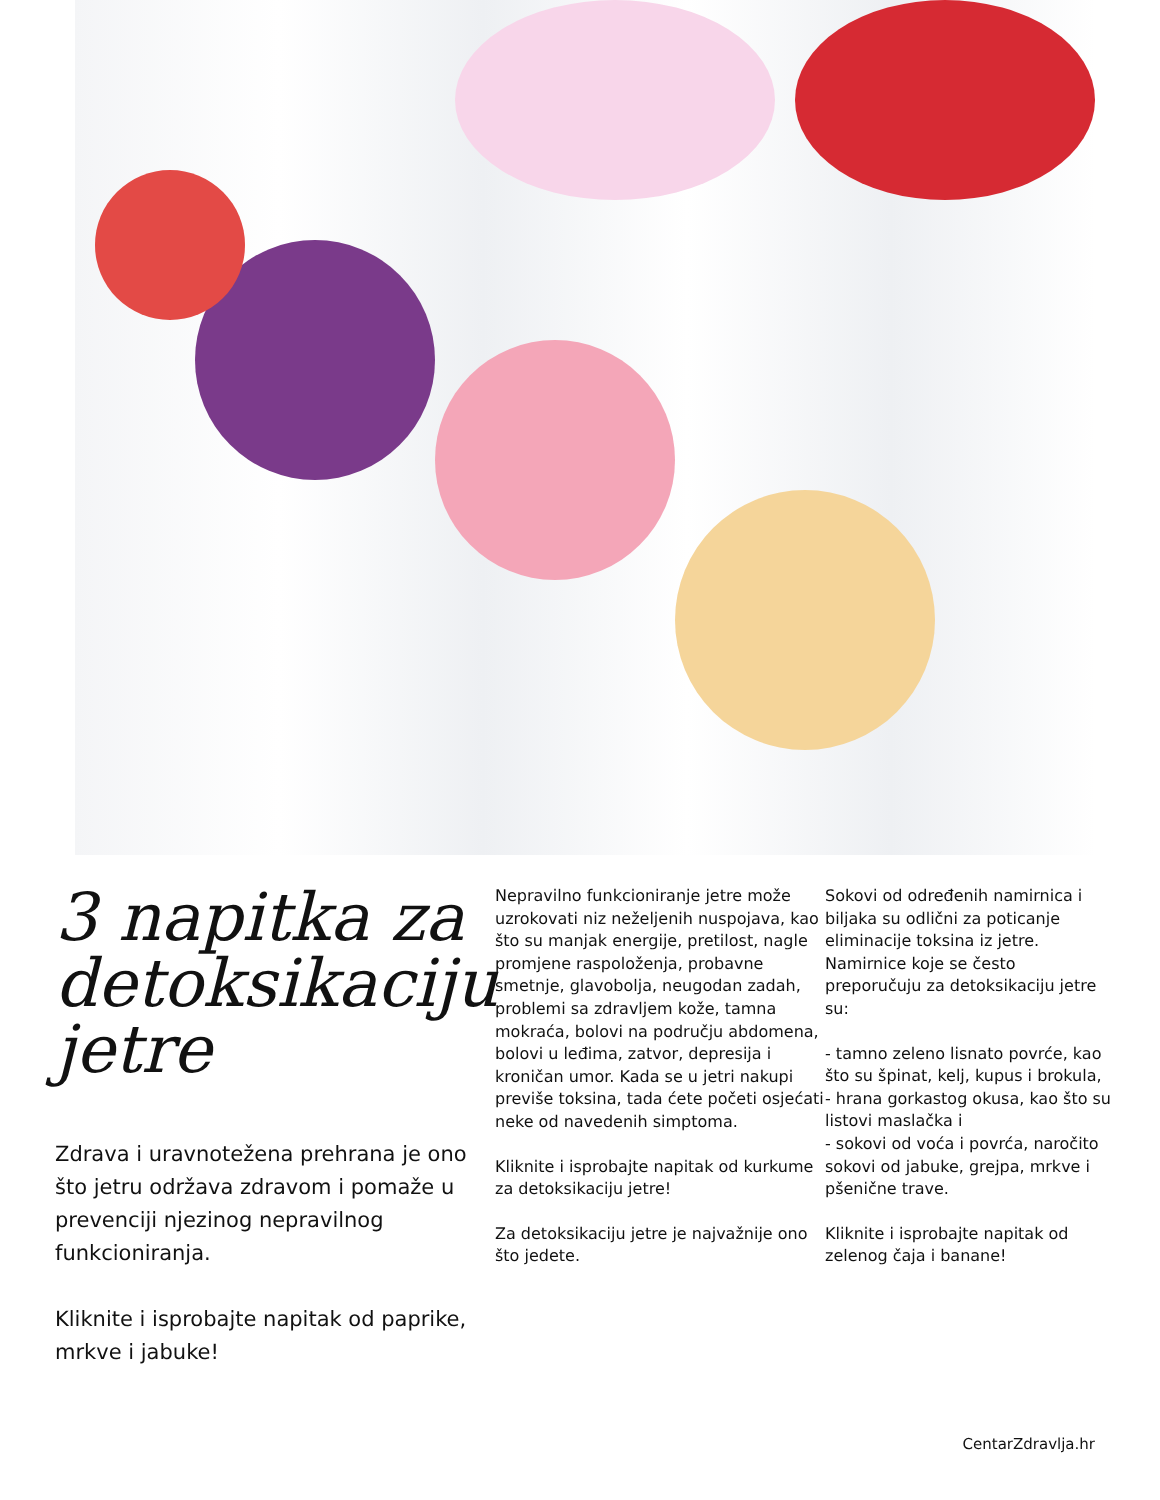3 napitka za detoksikaciju jetre
Zdrava i uravnotežena prehrana je ono što jetru održava zdravom i pomaže u prevenciji njezinog nepravilnog funkcioniranja.
Kliknite i isprobajte napitak od paprike, mrkve i jabuke!
Nepravilno funkcioniranje jetre može uzrokovati niz neželjenih nuspojava, kao što su manjak energije, pretilost, nagle promjene raspoloženja, probavne smetnje, glavobolja, neugodan zadah, problemi sa zdravljem kože, tamna mokraća, bolovi na području abdomena, bolovi u leđima, zatvor, depresija i kroničan umor. Kada se u jetri nakupi previše toksina, tada ćete početi osjećati neke od navedenih simptoma.
Kliknite i isprobajte napitak od kurkume za detoksikaciju jetre!
Za detoksikaciju jetre je najvažnije ono što jedete.
Sokovi od određenih namirnica i biljaka su odlični za poticanje eliminacije toksina iz jetre. Namirnice koje se često preporučuju za detoksikaciju jetre su:
- tamno zeleno lisnato povrće, kao što su špinat, kelj, kupus i brokula,
- hrana gorkastog okusa, kao što su listovi maslačka i
- sokovi od voća i povrća, naročito sokovi od jabuke, grejpa, mrkve i pšenične trave.
Kliknite i isprobajte napitak od zelenog čaja i banane!
CentarZdravlja.hr